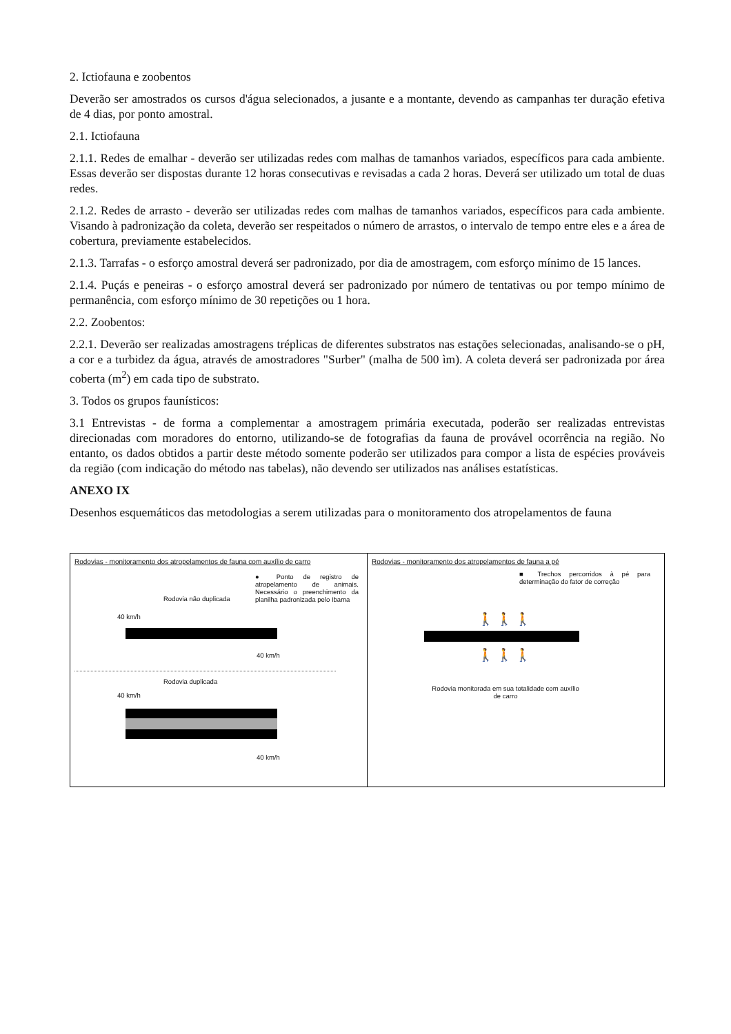2. Ictiofauna e zoobentos
Deverão ser amostrados os cursos d'água selecionados, a jusante e a montante, devendo as campanhas ter duração efetiva de 4 dias, por ponto amostral.
2.1. Ictiofauna
2.1.1. Redes de emalhar - deverão ser utilizadas redes com malhas de tamanhos variados, específicos para cada ambiente. Essas deverão ser dispostas durante 12 horas consecutivas e revisadas a cada 2 horas. Deverá ser utilizado um total de duas redes.
2.1.2. Redes de arrasto - deverão ser utilizadas redes com malhas de tamanhos variados, específicos para cada ambiente. Visando à padronização da coleta, deverão ser respeitados o número de arrastos, o intervalo de tempo entre eles e a área de cobertura, previamente estabelecidos.
2.1.3. Tarrafas - o esforço amostral deverá ser padronizado, por dia de amostragem, com esforço mínimo de 15 lances.
2.1.4. Puçás e peneiras - o esforço amostral deverá ser padronizado por número de tentativas ou por tempo mínimo de permanência, com esforço mínimo de 30 repetições ou 1 hora.
2.2. Zoobentos:
2.2.1. Deverão ser realizadas amostragens tréplicas de diferentes substratos nas estações selecionadas, analisando-se o pH, a cor e a turbidez da água, através de amostradores "Surber" (malha de 500 ìm). A coleta deverá ser padronizada por área coberta (m<sup>2</sup>) em cada tipo de substrato.
3. Todos os grupos faunísticos:
3.1 Entrevistas - de forma a complementar a amostragem primária executada, poderão ser realizadas entrevistas direcionadas com moradores do entorno, utilizando-se de fotografias da fauna de provável ocorrência na região. No entanto, os dados obtidos a partir deste método somente poderão ser utilizados para compor a lista de espécies prováveis da região (com indicação do método nas tabelas), não devendo ser utilizados nas análises estatísticas.
ANEXO IX
Desenhos esquemáticos das metodologias a serem utilizadas para o monitoramento dos atropelamentos de fauna
Rodovias - monitoramento dos atropelamentos de fauna com auxílio de carro
● Ponto de registro de atropelamento de animais. Necessário o preenchimento da planilha padronizada pelo Ibama
Rodovia não duplicada
40 km/h
40 km/h
Rodovia duplicada
40 km/h
40 km/h
Rodovias - monitoramento dos atropelamentos de fauna a pé
■ Trechos percorridos à pé para determinação do fator de correção
🚶 🚶 🚶
🚶 🚶 🚶
Rodovia monitorada em sua totalidade com auxílio de carro